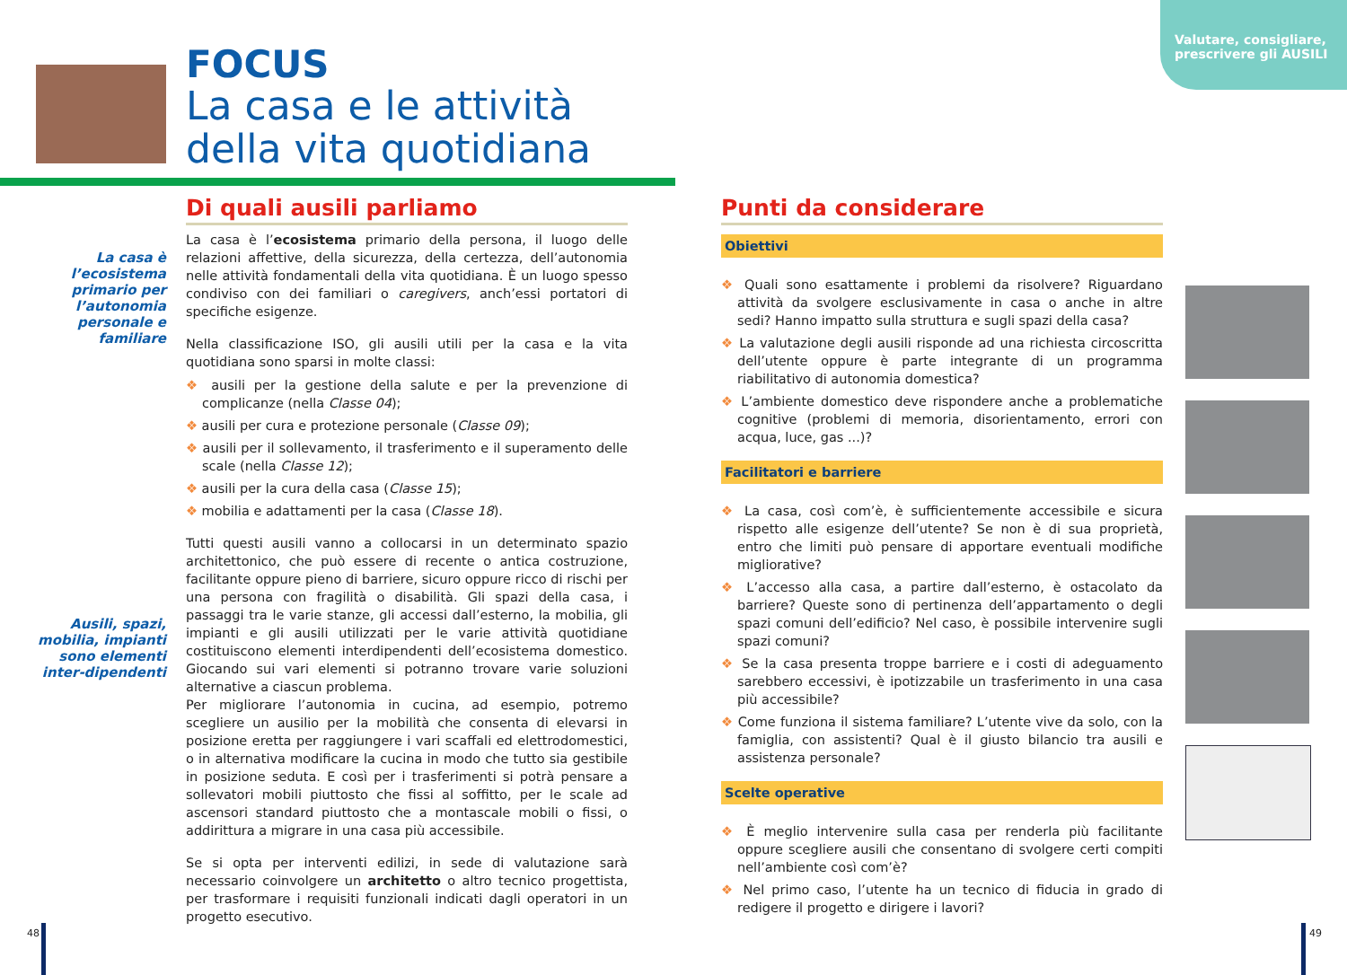Valutare, consigliare, prescrivere gli AUSILI
FOCUS
La casa e le attività
della vita quotidiana
La casa è l’ecosistema primario per l’autonomia personale e familiare
Ausili, spazi, mobilia, impianti sono elementi inter-dipendenti
Di quali ausili parliamo
La casa è l’ecosistema primario della persona, il luogo delle relazioni affettive, della sicurezza, della certezza, dell’autonomia nelle attività fondamentali della vita quotidiana. È un luogo spesso condiviso con dei familiari o caregivers, anch’essi portatori di specifiche esigenze.
Nella classificazione ISO, gli ausili utili per la casa e la vita quotidiana sono sparsi in molte classi:
❖ ausili per la gestione della salute e per la prevenzione di complicanze (nella Classe 04);
❖ ausili per cura e protezione personale (Classe 09);
❖ ausili per il sollevamento, il trasferimento e il superamento delle scale (nella Classe 12);
❖ ausili per la cura della casa (Classe 15);
❖ mobilia e adattamenti per la casa (Classe 18).
Tutti questi ausili vanno a collocarsi in un determinato spazio architettonico, che può essere di recente o antica costruzione, facilitante oppure pieno di barriere, sicuro oppure ricco di rischi per una persona con fragilità o disabilità. Gli spazi della casa, i passaggi tra le varie stanze, gli accessi dall’esterno, la mobilia, gli impianti e gli ausili utilizzati per le varie attività quotidiane costituiscono elementi interdipendenti dell’ecosistema domestico. Giocando sui vari elementi si potranno trovare varie soluzioni alternative a ciascun problema.
Per migliorare l’autonomia in cucina, ad esempio, potremo scegliere un ausilio per la mobilità che consenta di elevarsi in posizione eretta per raggiungere i vari scaffali ed elettrodomestici, o in alternativa modificare la cucina in modo che tutto sia gestibile in posizione seduta. E così per i trasferimenti si potrà pensare a sollevatori mobili piuttosto che fissi al soffitto, per le scale ad ascensori standard piuttosto che a montascale mobili o fissi, o addirittura a migrare in una casa più accessibile.
Se si opta per interventi edilizi, in sede di valutazione sarà necessario coinvolgere un architetto o altro tecnico progettista, per trasformare i requisiti funzionali indicati dagli operatori in un progetto esecutivo.
Punti da considerare
Obiettivi
❖ Quali sono esattamente i problemi da risolvere? Riguardano attività da svolgere esclusivamente in casa o anche in altre sedi? Hanno impatto sulla struttura e sugli spazi della casa?
❖ La valutazione degli ausili risponde ad una richiesta circoscritta dell’utente oppure è parte integrante di un programma riabilitativo di autonomia domestica?
❖ L’ambiente domestico deve rispondere anche a problematiche cognitive (problemi di memoria, disorientamento, errori con acqua, luce, gas ...)?
Facilitatori e barriere
❖ La casa, così com’è, è sufficientemente accessibile e sicura rispetto alle esigenze dell’utente? Se non è di sua proprietà, entro che limiti può pensare di apportare eventuali modifiche migliorative?
❖ L’accesso alla casa, a partire dall’esterno, è ostacolato da barriere? Queste sono di pertinenza dell’appartamento o degli spazi comuni dell’edificio? Nel caso, è possibile intervenire sugli spazi comuni?
❖ Se la casa presenta troppe barriere e i costi di adeguamento sarebbero eccessivi, è ipotizzabile un trasferimento in una casa più accessibile?
❖ Come funziona il sistema familiare? L’utente vive da solo, con la famiglia, con assistenti? Qual è il giusto bilancio tra ausili e assistenza personale?
Scelte operative
❖ È meglio intervenire sulla casa per renderla più facilitante oppure scegliere ausili che consentano di svolgere certi compiti nell’ambiente così com’è?
❖ Nel primo caso, l’utente ha un tecnico di fiducia in grado di redigere il progetto e dirigere i lavori?
48 49